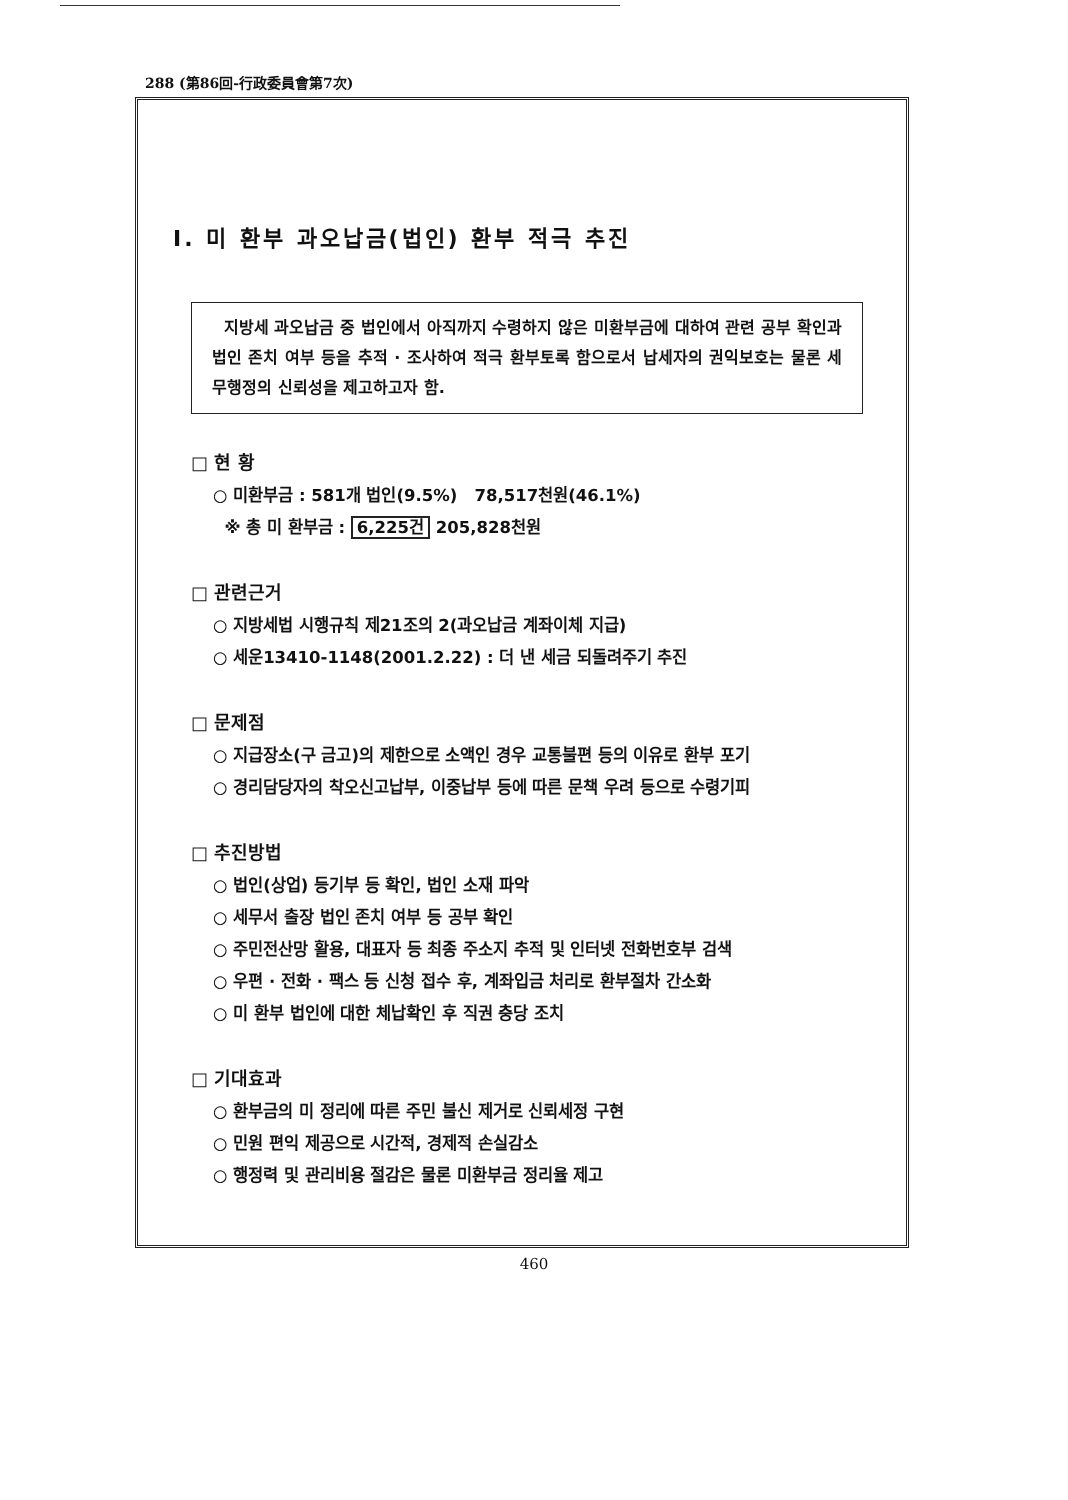288 (第86回-行政委員會第7次)
Ⅰ. 미 환부 과오납금(법인) 환부 적극 추진
지방세 과오납금 중 법인에서 아직까지 수령하지 않은 미환부금에 대하여 관련 공부 확인과 법인 존치 여부 등을 추적 · 조사하여 적극 환부토록 함으로서 납세자의 권익보호는 물론 세무행정의 신뢰성을 제고하고자 함.
□ 현 황
○ 미환부금 : 581개 법인(9.5%) 78,517천원(46.1%)
※ 총 미 환부금 : 6,225건 205,828천원
□ 관련근거
○ 지방세법 시행규칙 제21조의 2(과오납금 계좌이체 지급)
○ 세운13410-1148(2001.2.22) : 더 낸 세금 되돌려주기 추진
□ 문제점
○ 지급장소(구 금고)의 제한으로 소액인 경우 교통불편 등의 이유로 환부 포기
○ 경리담당자의 착오신고납부, 이중납부 등에 따른 문책 우려 등으로 수령기피
□ 추진방법
○ 법인(상업) 등기부 등 확인, 법인 소재 파악
○ 세무서 출장 법인 존치 여부 등 공부 확인
○ 주민전산망 활용, 대표자 등 최종 주소지 추적 및 인터넷 전화번호부 검색
○ 우편 · 전화 · 팩스 등 신청 접수 후, 계좌입금 처리로 환부절차 간소화
○ 미 환부 법인에 대한 체납확인 후 직권 충당 조치
□ 기대효과
○ 환부금의 미 정리에 따른 주민 불신 제거로 신뢰세정 구현
○ 민원 편익 제공으로 시간적, 경제적 손실감소
○ 행정력 및 관리비용 절감은 물론 미환부금 정리율 제고
460